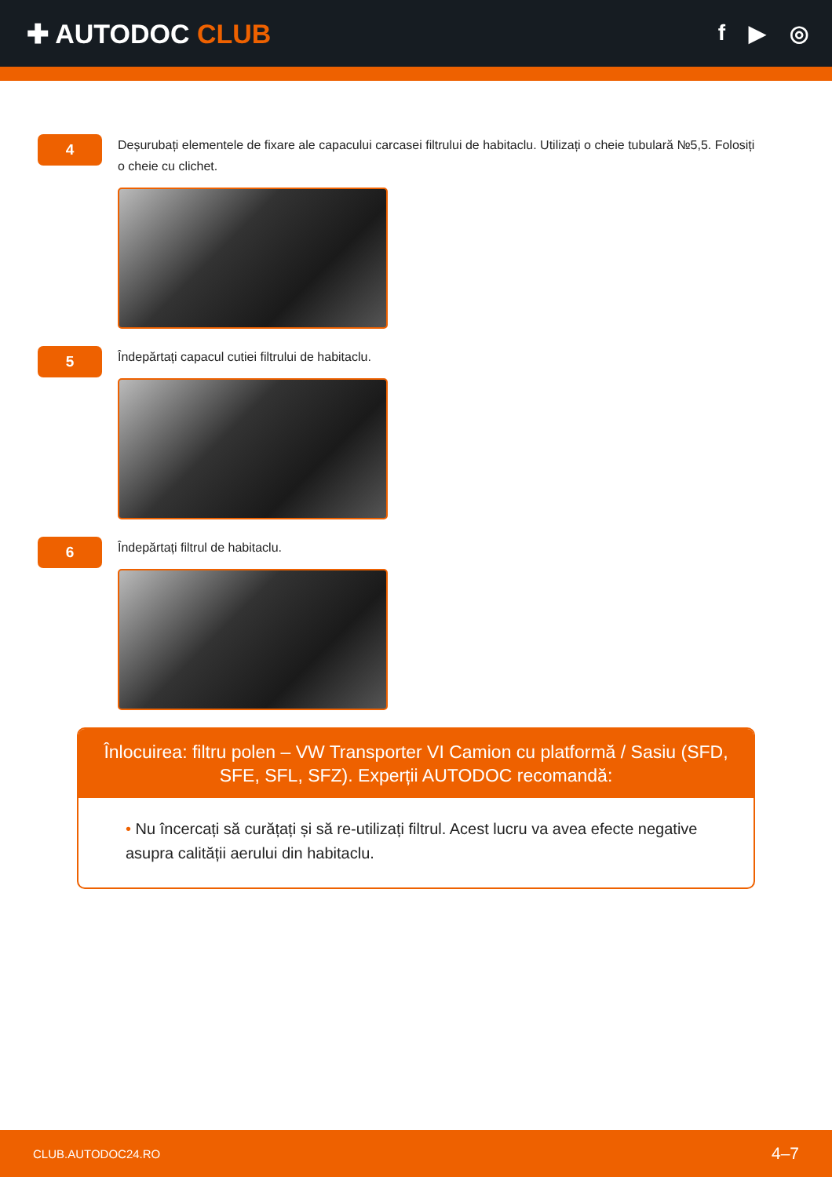✚ AUTODOC CLUB
f ▶ ◎
4
Deșurubați elementele de fixare ale capacului carcasei filtrului de habitaclu. Utilizați o cheie tubulară №5,5. Folosiți o cheie cu clichet.
5
Îndepărtați capacul cutiei filtrului de habitaclu.
6
Îndepărtați filtrul de habitaclu.
Înlocuirea: filtru polen – VW Transporter VI Camion cu platformă / Sasiu (SFD, SFE, SFL, SFZ). Experții AUTODOC recomandă:
• Nu încercați să curățați și să re-utilizați filtrul. Acest lucru va avea efecte negative asupra calității aerului din habitaclu.
CLUB.AUTODOC24.RO 4–7